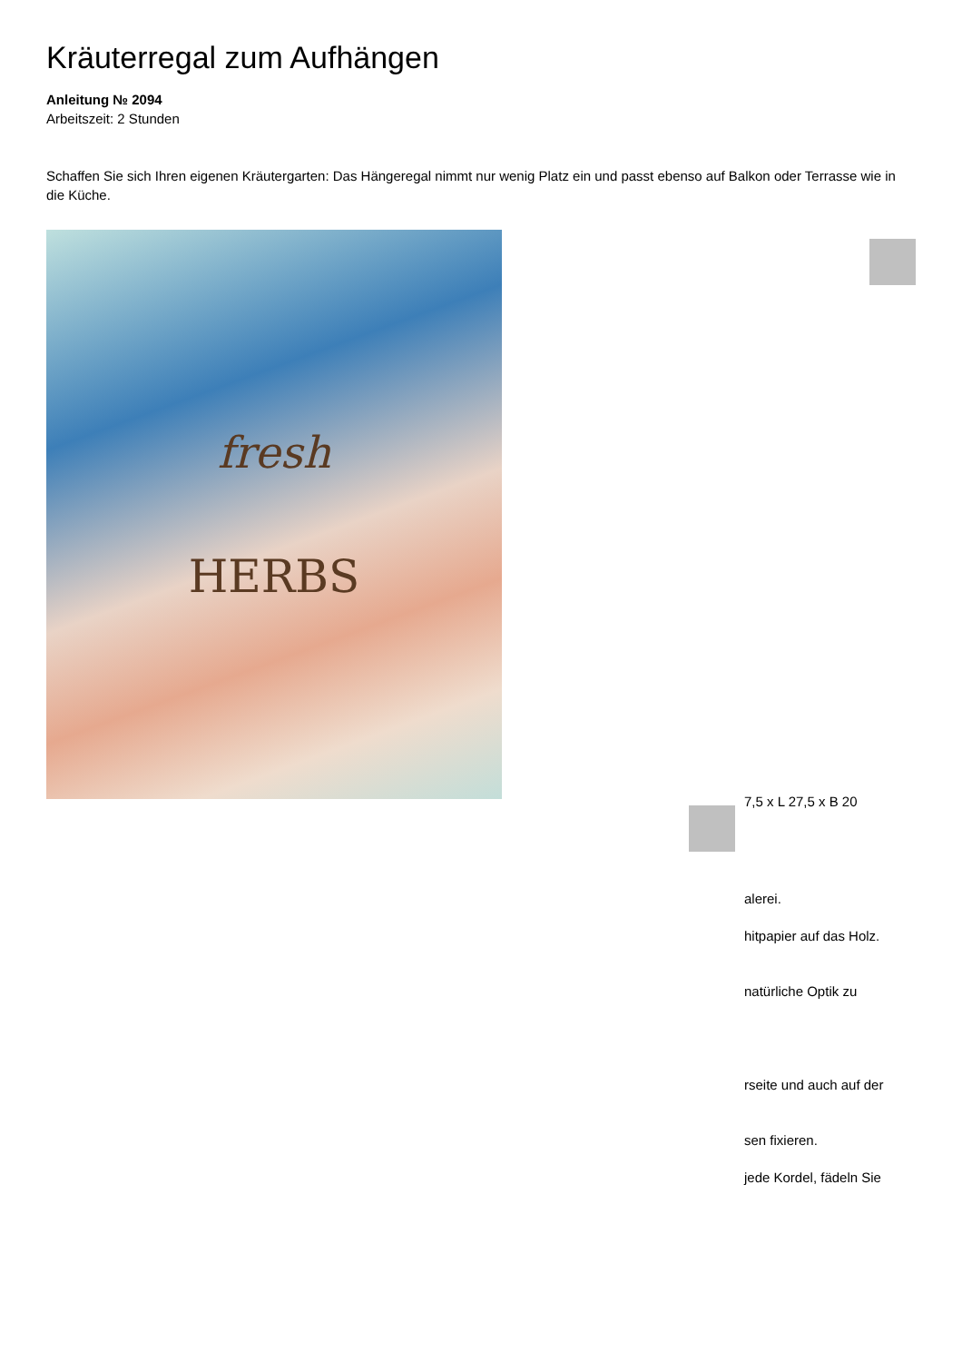Kräuterregal zum Aufhängen
Anleitung № 2094
Arbeitszeit: 2 Stunden
Schaffen Sie sich Ihren eigenen Kräutergarten: Das Hängeregal nimmt nur wenig Platz ein und passt ebenso auf Balkon oder Terrasse wie in die Küche.
fresh
HERBS
7,5 x L 27,5 x B 20
alerei.
hitpapier auf das Holz.
natürliche Optik zu
rseite und auch auf der
sen fixieren.
jede Kordel, fädeln Sie